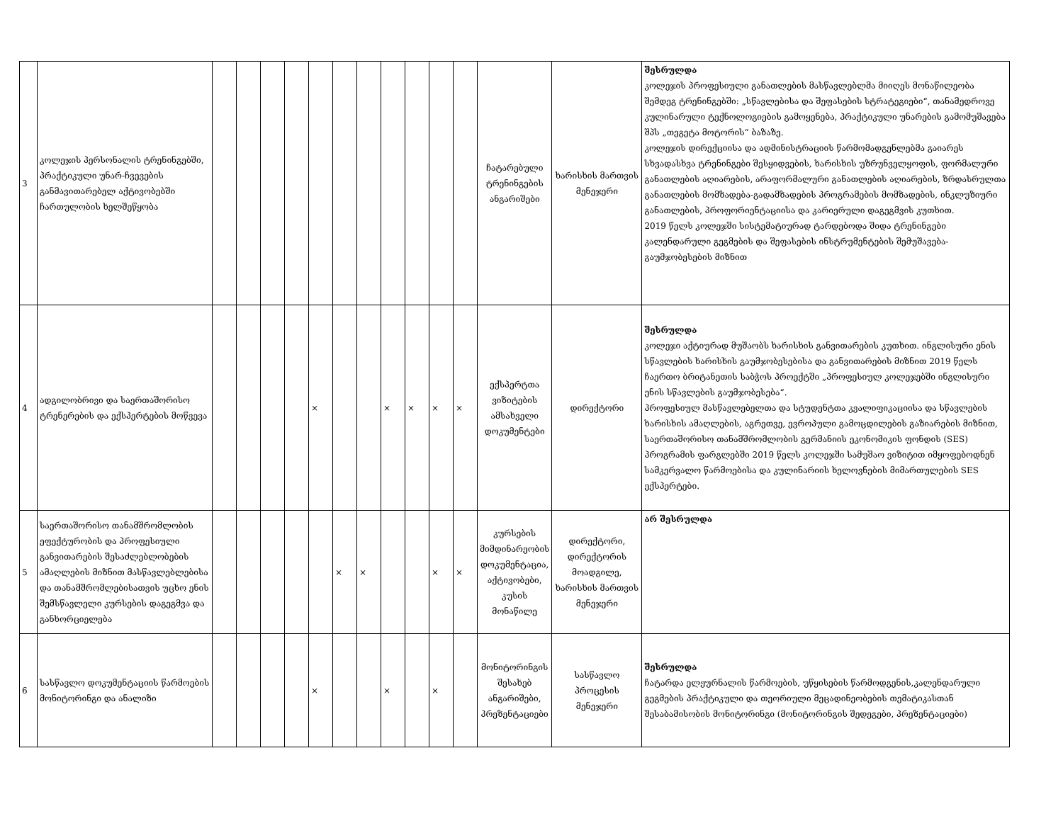| 3 | კოლეჯის პერსონალის ტრენინგებში, პრაქტიკული უნარ-ჩვევების განმავითარებელ აქტივობებში ჩართულობის ხელშეწყობა | | | | | | | | | | | | ჩატარებული ტრენინგების ანგარიშები | ხარისხის მართვის მენეჯერი | შესრულდა კოლეჯის პროფესიული განათლების მასწავლებლმა მიიღეს მონაწილეობა შემდეგ ტრენინგებში: „სწავლებისა და შეფასების სტრატეგიები“, თანამედროვე კულინარული ტექნოლოგიების გამოყენება, პრაქტიკული უნარების გამომუშავება შპს „თეგეტა მოტორის“ ბაზაზე. კოლეჯის დირექციისა და ადმინისტრაციის წარმომადგენლებმა გაიარეს სხვადასხვა ტრენინგები შესყიდვების, ხარისხის უზრუნველყოფის, ფორმალური განათლების აღიარების, არაფორმალური განათლების აღიარების, ზრდასრულთა განათლების მომზადება-გადამზადების პროგრამების მომზადების, ინკლუზიური განათლების, პროფორიენტაციისა და კარიერული დაგეგმვის კუთხით. 2019 წელს კოლეჯში სისტემატიურად ტარდებოდა შიდა ტრენინგები კალენდარული გეგმების და შეფასების ინსტრუმენტების შემუშავება-გაუმჯობესების მიზნით |
| 4 | ადგილობრივი და საერთაშორისო ტრენერების და ექსპერტების მოწვევა | | | | | × | | | × | × | × | × | ექსპერტთა ვიზიტების ამსახველი დოკუმენტები | დირექტორი | შესრულდა კოლეჯი აქტიურად მუშაობს ხარისხის განვითარების კუთხით. ინგლისური ენის სწავლების ხარისხის გაუმჯობესებისა და განვითარების მიზნით 2019 წელს ჩაერთო ბრიტანეთის საბჭოს პროექტში „პროფესიულ კოლეჯებში ინგლისური ენის სწავლების გაუმჯობესება“. პროფესიულ მასწავლებელთა და სტუდენტთა კვალიფიკაციისა და სწავლების ხარისხის ამაღლების, აგრეთვე, ევროპული გამოცდილების გაზიარების მიზნით, საერთაშორისო თანამშრომლობის გერმანიის ეკონომიკის ფონდის (SES) პროგრამის ფარგლებში 2019 წელს კოლეჯში სამუშაო ვიზიტით იმყოფებოდნენ სამკერვალო წარმოებისა და კულინარიის ხელოვნების მიმართულების SES ექსპერტები. |
| 5 | საერთაშორისო თანამშრომლობის ეფექტურობის და პროფესიული განვითარების შესაძლებლობების ამაღლების მიზნით მასწავლებლებისა და თანამშრომლებისათვის უცხო ენის შემსწავლელი კურსების დაგეგმვა და განხორციელება | | | | | | × | × | | | × | × | კურსების მიმდინარეობის დოკუმენტაცია, აქტივობები, კუსის მონაწილე | დირექტორი, დირექტორის მოადგილე, ხარისხის მართვის მენეჯერი | არ შესრულდა |
| 6 | სასწავლო დოკუმენტაციის წარმოების მონიტორინგი და ანალიზი | | | | | × | | | × | | × | | მონიტორინგის შესახებ ანგარიშები, პრეზენტაციები | სასწავლო პროცესის მენეჯერი | შესრულდა ჩატარდა ელჟურნალის წარმოების, უწყისების წარმოდგენის,კალენდარული გეგმების პრაქტიკული და თეორიული მეცადინეობების თემატიკასთან შესაბამისობის მონიტორინგი (მონიტორინგის შედეგები, პრეზენტაციები) |